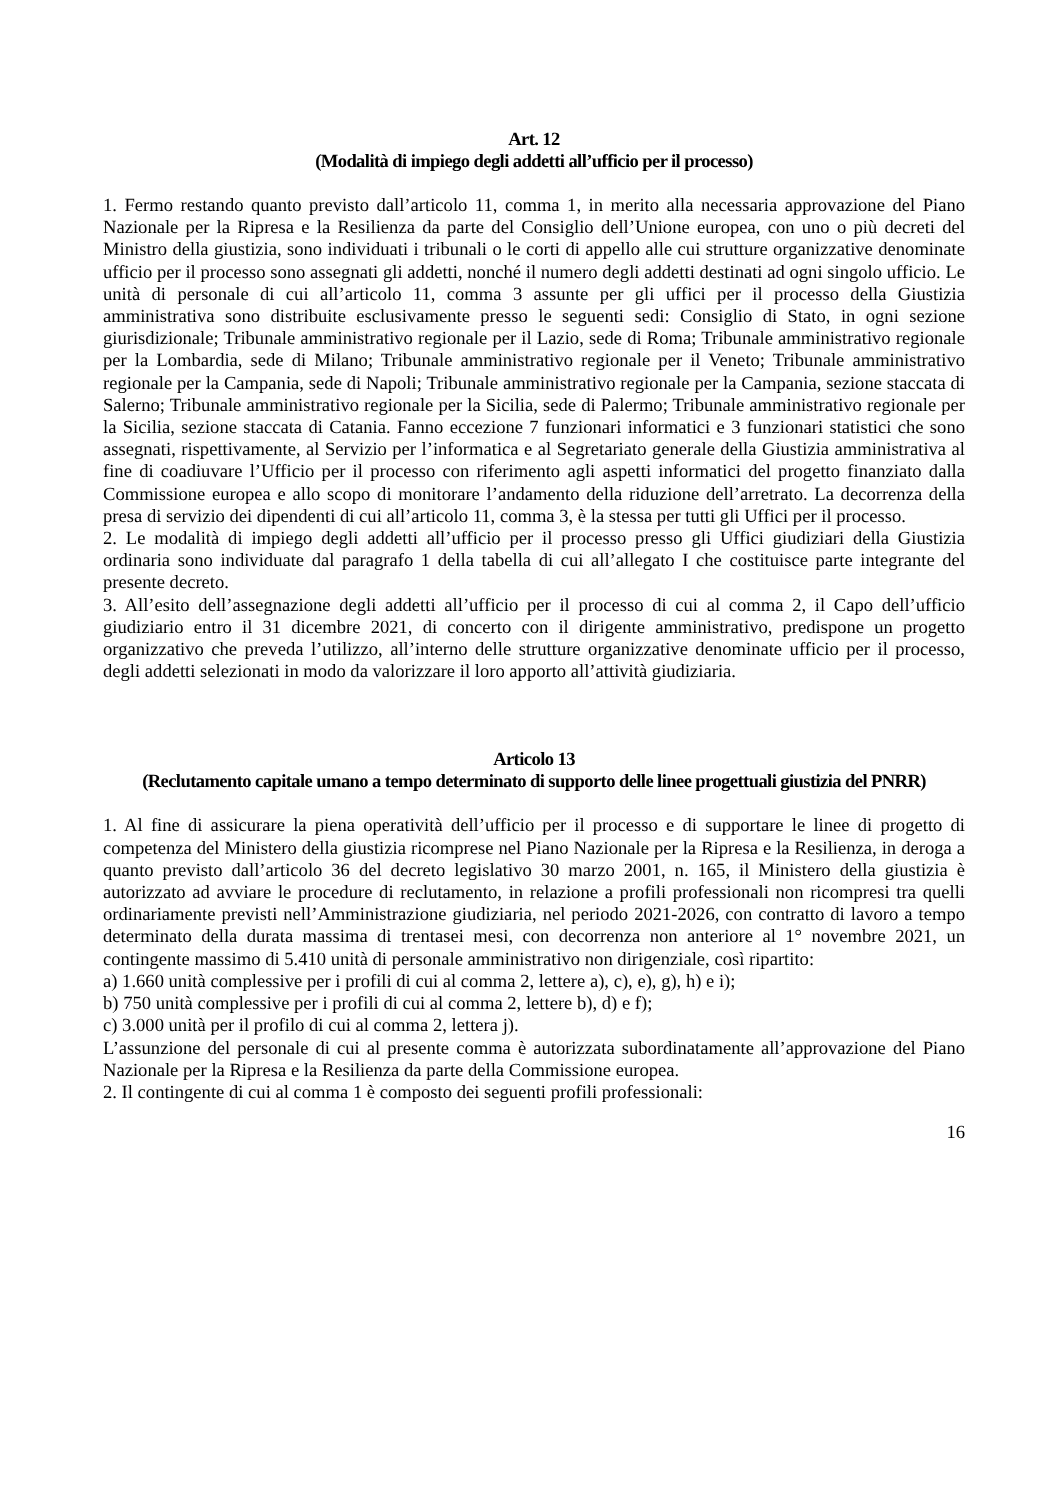Art. 12
(Modalità di impiego degli addetti all’ufficio per il processo)
1. Fermo restando quanto previsto dall’articolo 11, comma 1, in merito alla necessaria approvazione del Piano Nazionale per la Ripresa e la Resilienza da parte del Consiglio dell’Unione europea, con uno o più decreti del Ministro della giustizia, sono individuati i tribunali o le corti di appello alle cui strutture organizzative denominate ufficio per il processo sono assegnati gli addetti, nonché il numero degli addetti destinati ad ogni singolo ufficio. Le unità di personale di cui all’articolo 11, comma 3 assunte per gli uffici per il processo della Giustizia amministrativa sono distribuite esclusivamente presso le seguenti sedi: Consiglio di Stato, in ogni sezione giurisdizionale; Tribunale amministrativo regionale per il Lazio, sede di Roma; Tribunale amministrativo regionale per la Lombardia, sede di Milano; Tribunale amministrativo regionale per il Veneto; Tribunale amministrativo regionale per la Campania, sede di Napoli; Tribunale amministrativo regionale per la Campania, sezione staccata di Salerno; Tribunale amministrativo regionale per la Sicilia, sede di Palermo; Tribunale amministrativo regionale per la Sicilia, sezione staccata di Catania. Fanno eccezione 7 funzionari informatici e 3 funzionari statistici che sono assegnati, rispettivamente, al Servizio per l’informatica e al Segretariato generale della Giustizia amministrativa al fine di coadiuvare l’Ufficio per il processo con riferimento agli aspetti informatici del progetto finanziato dalla Commissione europea e allo scopo di monitorare l’andamento della riduzione dell’arretrato. La decorrenza della presa di servizio dei dipendenti di cui all’articolo 11, comma 3, è la stessa per tutti gli Uffici per il processo.
2. Le modalità di impiego degli addetti all’ufficio per il processo presso gli Uffici giudiziari della Giustizia ordinaria sono individuate dal paragrafo 1 della tabella di cui all’allegato I che costituisce parte integrante del presente decreto.
3. All’esito dell’assegnazione degli addetti all’ufficio per il processo di cui al comma 2, il Capo dell’ufficio giudiziario entro il 31 dicembre 2021, di concerto con il dirigente amministrativo, predispone un progetto organizzativo che preveda l’utilizzo, all’interno delle strutture organizzative denominate ufficio per il processo, degli addetti selezionati in modo da valorizzare il loro apporto all’attività giudiziaria.
Articolo 13
(Reclutamento capitale umano a tempo determinato di supporto delle linee progettuali giustizia del PNRR)
1. Al fine di assicurare la piena operatività dell’ufficio per il processo e di supportare le linee di progetto di competenza del Ministero della giustizia ricomprese nel Piano Nazionale per la Ripresa e la Resilienza, in deroga a quanto previsto dall’articolo 36 del decreto legislativo 30 marzo 2001, n. 165, il Ministero della giustizia è autorizzato ad avviare le procedure di reclutamento, in relazione a profili professionali non ricompresi tra quelli ordinariamente previsti nell’Amministrazione giudiziaria, nel periodo 2021-2026, con contratto di lavoro a tempo determinato della durata massima di trentasei mesi, con decorrenza non anteriore al 1° novembre 2021, un contingente massimo di 5.410 unità di personale amministrativo non dirigenziale, così ripartito:
a) 1.660 unità complessive per i profili di cui al comma 2, lettere a), c), e), g), h) e i);
b) 750 unità complessive per i profili di cui al comma 2, lettere b), d) e f);
c) 3.000 unità per il profilo di cui al comma 2, lettera j).
L’assunzione del personale di cui al presente comma è autorizzata subordinatamente all’approvazione del Piano Nazionale per la Ripresa e la Resilienza da parte della Commissione europea.
2. Il contingente di cui al comma 1 è composto dei seguenti profili professionali:
16